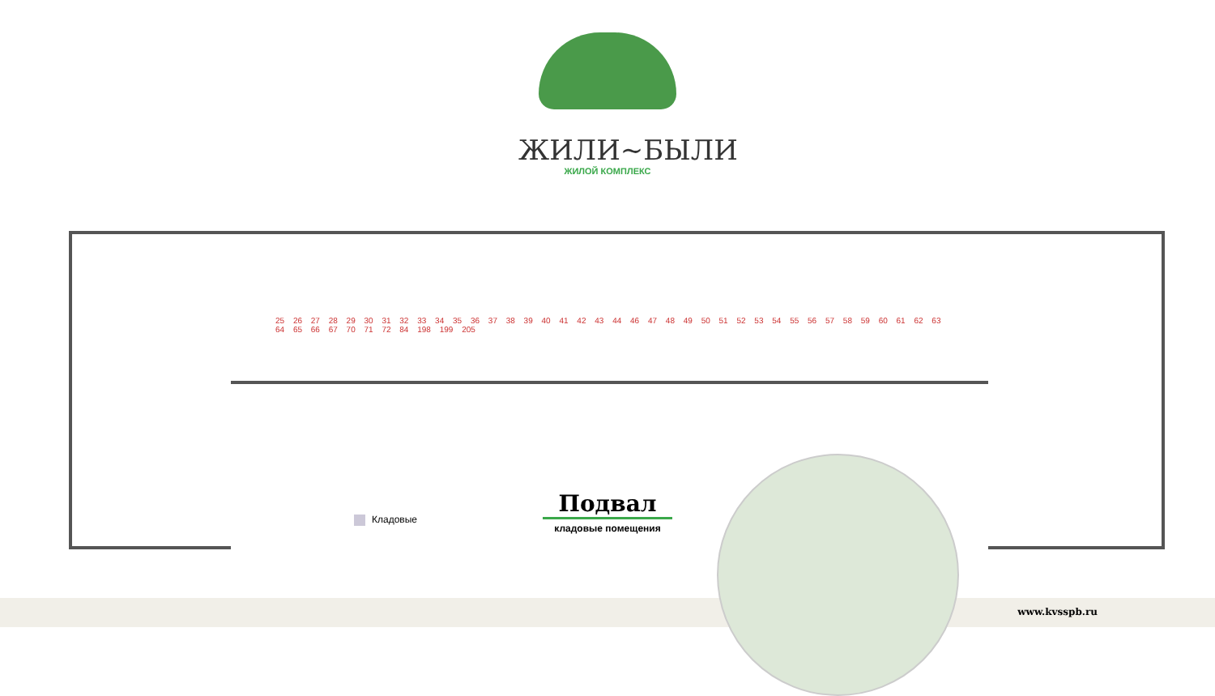ЖИЛИ~БЫЛИ
ЖИЛОЙ КОМПЛЕКС
25 26 27 28 29 30 31 32 33 34 35 36 37 38 39 40 41 42 43 44 46 47 48 49 50 51 52 53 54 55 56 57 58 59 60 61 62 63 64 65 66 67 70 71 72 84 198 199 205
Кладовые
Подвал
кладовые помещения
www.kvsspb.ru